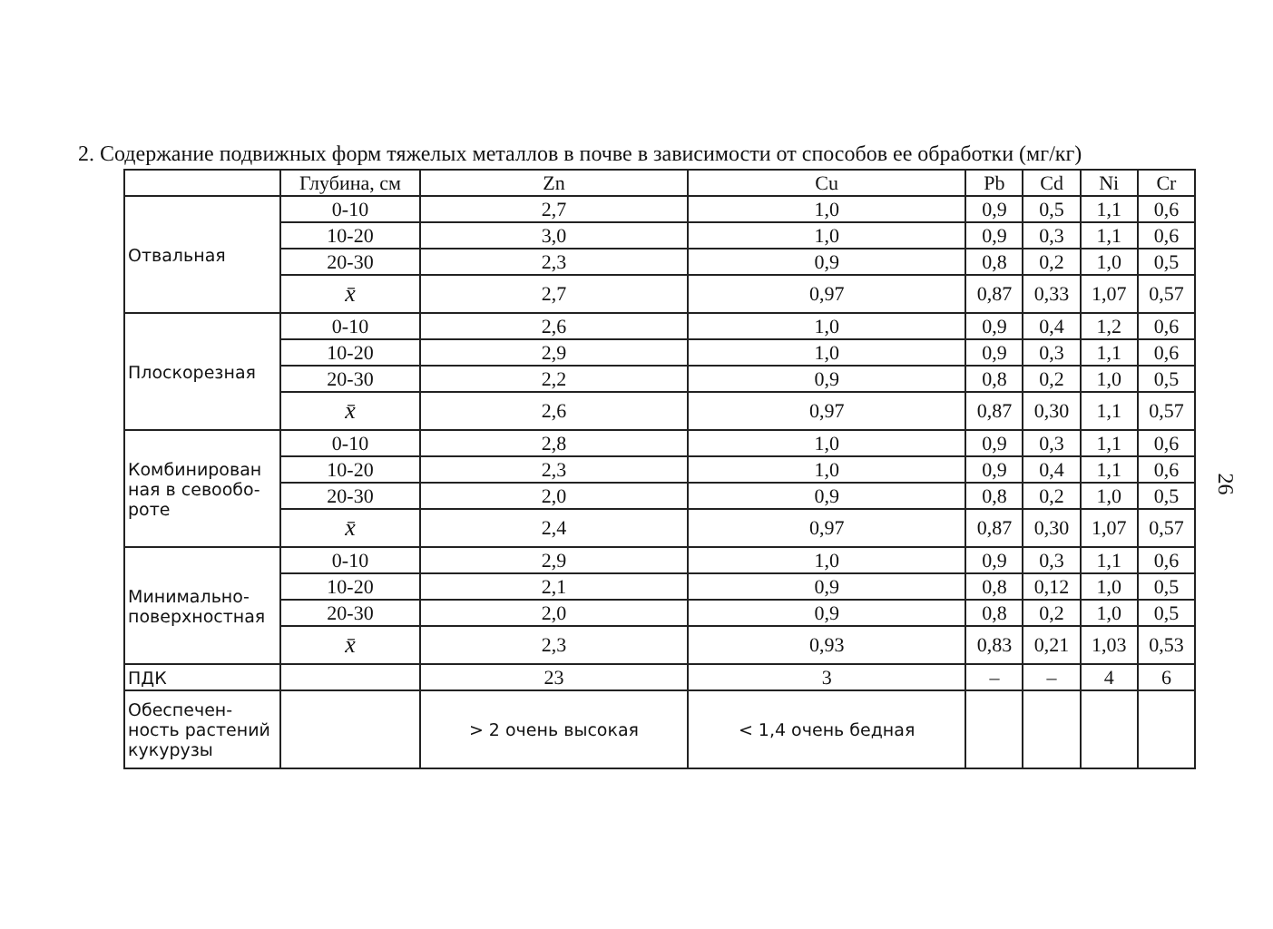2. Содержание подвижных форм тяжелых металлов в почве в зависимости от способов ее обработки (мг/кг)
| | Глубина, см | Zn | Cu | Pb | Cd | Ni | Cr |
| --- | --- | --- | --- | --- | --- | --- | --- |
| Отвальная | 0-10 | 2,7 | 1,0 | 0,9 | 0,5 | 1,1 | 0,6 |
| | 10-20 | 3,0 | 1,0 | 0,9 | 0,3 | 1,1 | 0,6 |
| | 20-30 | 2,3 | 0,9 | 0,8 | 0,2 | 1,0 | 0,5 |
| | x̄ | 2,7 | 0,97 | 0,87 | 0,33 | 1,07 | 0,57 |
| Плоскорезная | 0-10 | 2,6 | 1,0 | 0,9 | 0,4 | 1,2 | 0,6 |
| | 10-20 | 2,9 | 1,0 | 0,9 | 0,3 | 1,1 | 0,6 |
| | 20-30 | 2,2 | 0,9 | 0,8 | 0,2 | 1,0 | 0,5 |
| | x̄ | 2,6 | 0,97 | 0,87 | 0,30 | 1,1 | 0,57 |
| Комбинирован ная в севообо-роте | 0-10 | 2,8 | 1,0 | 0,9 | 0,3 | 1,1 | 0,6 |
| | 10-20 | 2,3 | 1,0 | 0,9 | 0,4 | 1,1 | 0,6 |
| | 20-30 | 2,0 | 0,9 | 0,8 | 0,2 | 1,0 | 0,5 |
| | x̄ | 2,4 | 0,97 | 0,87 | 0,30 | 1,07 | 0,57 |
| Минимально-поверхностная | 0-10 | 2,9 | 1,0 | 0,9 | 0,3 | 1,1 | 0,6 |
| | 10-20 | 2,1 | 0,9 | 0,8 | 0,12 | 1,0 | 0,5 |
| | 20-30 | 2,0 | 0,9 | 0,8 | 0,2 | 1,0 | 0,5 |
| | x̄ | 2,3 | 0,93 | 0,83 | 0,21 | 1,03 | 0,53 |
| ПДК | | 23 | 3 | – | – | 4 | 6 |
| Обеспечен-ность растений кукурузы | | > 2 очень высокая | < 1,4 очень бедная | | | | |
26